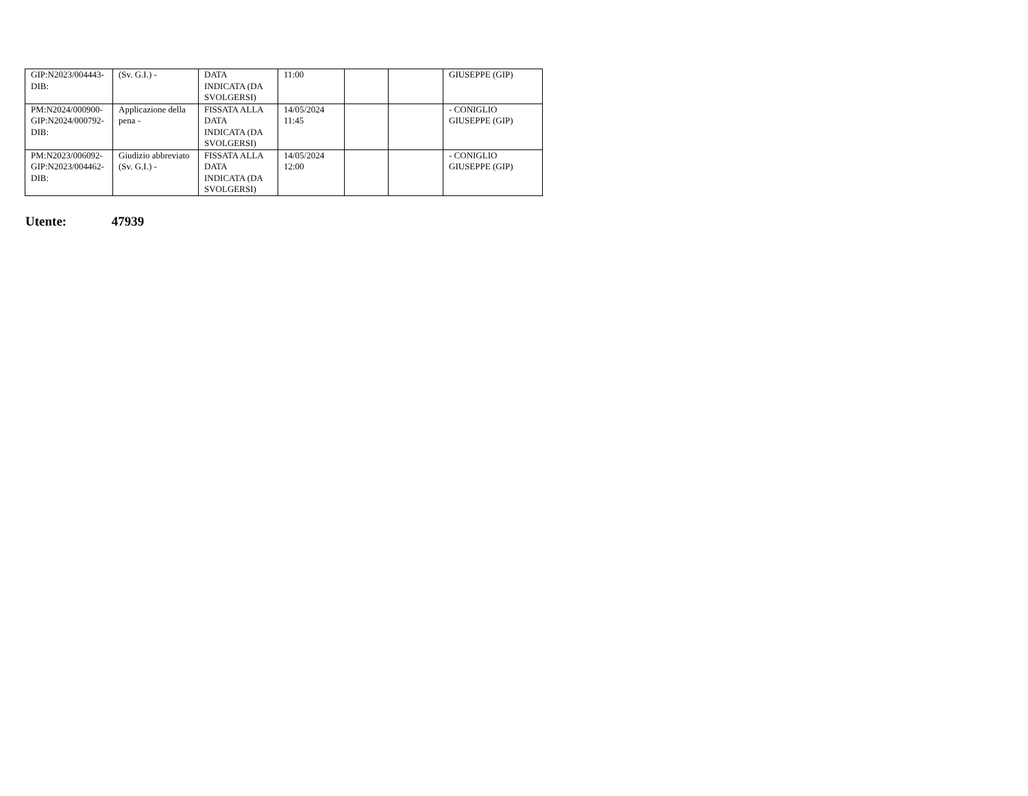| GIP:N2023/004443- DIB: | (Sv. G.I.) - | DATA INDICATA (DA SVOLGERSI) | 11:00 | | | GIUSEPPE (GIP) |
| PM:N2024/000900- GIP:N2024/000792- DIB: | Applicazione della pena - | FISSATA ALLA DATA INDICATA (DA SVOLGERSI) | 14/05/2024 11:45 | | | - CONIGLIO GIUSEPPE (GIP) |
| PM:N2023/006092- GIP:N2023/004462- DIB: | Giudizio abbreviato (Sv. G.I.) - | FISSATA ALLA DATA INDICATA (DA SVOLGERSI) | 14/05/2024 12:00 | | | - CONIGLIO GIUSEPPE (GIP) |
Utente: 47939